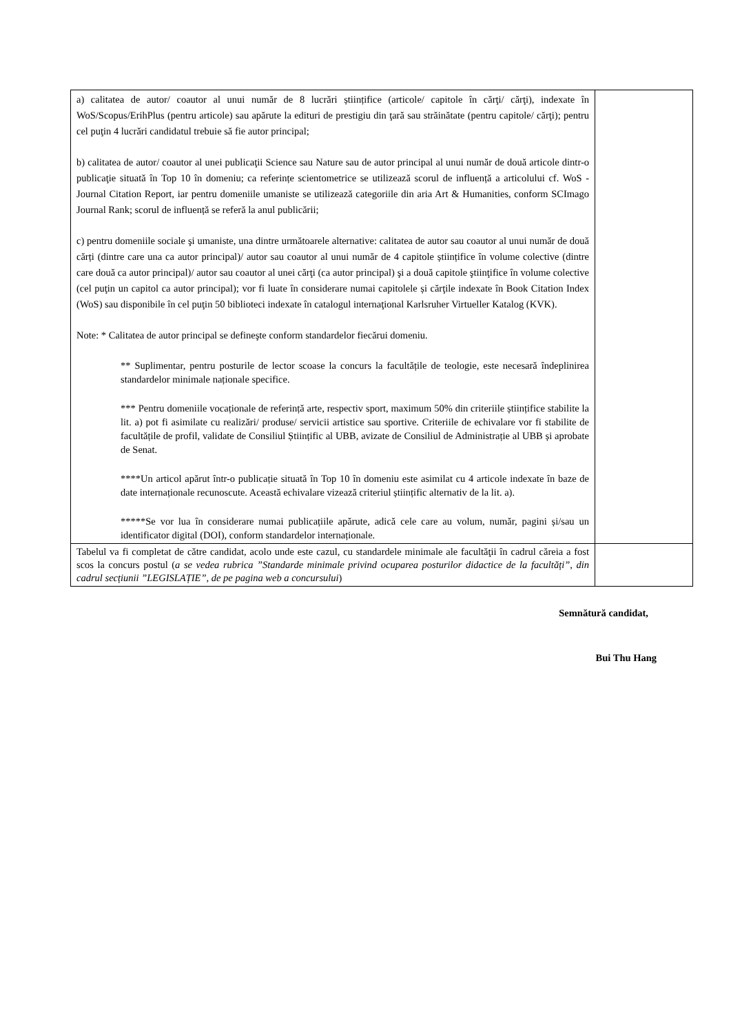| a) calitatea de autor/ coautor al unui număr de 8 lucrări științifice (articole/ capitole în cărţi/ cărţi), indexate în WoS/Scopus/ErihPlus (pentru articole) sau apărute la edituri de prestigiu din ţară sau străinătate (pentru capitole/ cărţi); pentru cel puţin 4 lucrări candidatul trebuie să fie autor principal; b) calitatea de autor/ coautor al unei publicaţii Science sau Nature sau de autor principal al unui număr de două articole dintr-o publicaţie situată în Top 10 în domeniu; ca referințe scientometrice se utilizează scorul de influență a articolului cf. WoS - Journal Citation Report, iar pentru domeniile umaniste se utilizează categoriile din aria Art & Humanities, conform SCImago Journal Rank; scorul de influență se referă la anul publicării; c) pentru domeniile sociale şi umaniste, una dintre următoarele alternative: calitatea de autor sau coautor al unui număr de două cărți (dintre care una ca autor principal)/ autor sau coautor al unui număr de 4 capitole științifice în volume colective (dintre care două ca autor principal)/ autor sau coautor al unei cărţi (ca autor principal) şi a două capitole ştiinţifice în volume colective (cel puţin un capitol ca autor principal); vor fi luate în considerare numai capitolele și cărţile indexate în Book Citation Index (WoS) sau disponibile în cel puţin 50 biblioteci indexate în catalogul internaţional Karlsruher Virtueller Katalog (KVK). Note: * Calitatea de autor principal se defineşte conform standardelor fiecărui domeniu. ** Suplimentar, pentru posturile de lector scoase la concurs la facultățile de teologie, este necesară îndeplinirea standardelor minimale naționale specifice. *** Pentru domeniile vocaționale de referință arte, respectiv sport, maximum 50% din criteriile științifice stabilite la lit. a) pot fi asimilate cu realizări/ produse/ servicii artistice sau sportive. Criteriile de echivalare vor fi stabilite de facultățile de profil, validate de Consiliul Științific al UBB, avizate de Consiliul de Administrație al UBB și aprobate de Senat. ****Un articol apărut într-o publicație situată în Top 10 în domeniu este asimilat cu 4 articole indexate în baze de date internaționale recunoscute. Această echivalare vizează criteriul științific alternativ de la lit. a). *****Se vor lua în considerare numai publicațiile apărute, adică cele care au volum, număr, pagini și/sau un identificator digital (DOI), conform standardelor internaționale. | |
| Tabelul va fi completat de către candidat, acolo unde este cazul, cu standardele minimale ale facultăţii în cadrul căreia a fost scos la concurs postul ( a se vedea rubrica ”Standarde minimale privind ocuparea posturilor didactice de la facultăți” , din cadrul secțiunii ”LEGISLAȚIE”, de pe pagina web a concursului ) | |
Semnătură candidat,
Bui Thu Hang